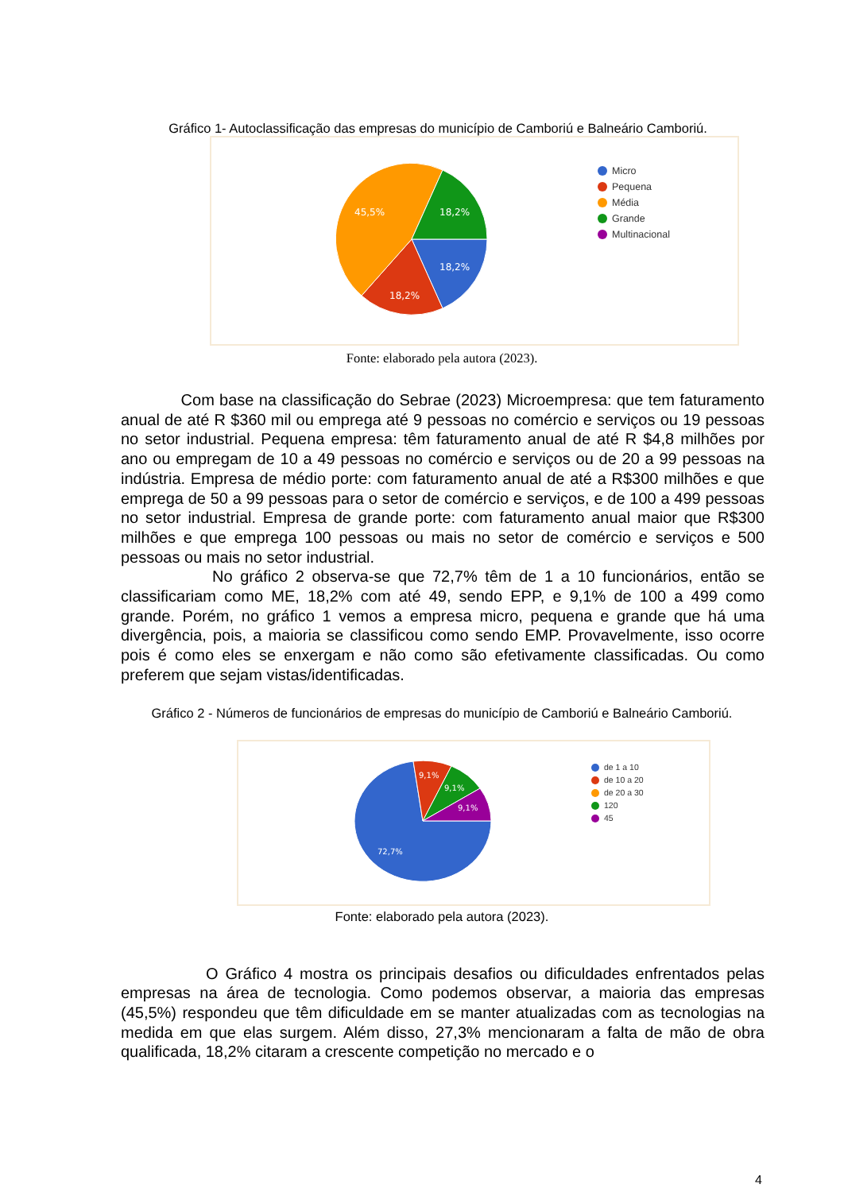Gráfico 1- Autoclassificação das empresas do município de Camboriú e Balneário Camboriú.
45,5%
18,2%
18,2%
18,2%
Micro
Pequena
Média
Grande
Multinacional
Fonte: elaborado pela autora (2023).
Com base na classificação do Sebrae (2023) Microempresa: que tem faturamento anual de até R $360 mil ou emprega até 9 pessoas no comércio e serviços ou 19 pessoas no setor industrial. Pequena empresa: têm faturamento anual de até R $4,8 milhões por ano ou empregam de 10 a 49 pessoas no comércio e serviços ou de 20 a 99 pessoas na indústria. Empresa de médio porte: com faturamento anual de até a R$300 milhões e que emprega de 50 a 99 pessoas para o setor de comércio e serviços, e de 100 a 499 pessoas no setor industrial. Empresa de grande porte: com faturamento anual maior que R$300 milhões e que emprega 100 pessoas ou mais no setor de comércio e serviços e 500 pessoas ou mais no setor industrial.
No gráfico 2 observa-se que 72,7% têm de 1 a 10 funcionários, então se classificariam como ME, 18,2% com até 49, sendo EPP, e 9,1% de 100 a 499 como grande. Porém, no gráfico 1 vemos a empresa micro, pequena e grande que há uma divergência, pois, a maioria se classificou como sendo EMP. Provavelmente, isso ocorre pois é como eles se enxergam e não como são efetivamente classificadas. Ou como preferem que sejam vistas/identificadas.
Gráfico 2 - Números de funcionários de empresas do município de Camboriú e Balneário Camboriú.
9,1%
9,1%
9,1%
72,7%
de 1 a 10
de 10 a 20
de 20 a 30
120
45
Fonte: elaborado pela autora (2023).
O Gráfico 4 mostra os principais desafios ou dificuldades enfrentados pelas empresas na área de tecnologia. Como podemos observar, a maioria das empresas (45,5%) respondeu que têm dificuldade em se manter atualizadas com as tecnologias na medida em que elas surgem. Além disso, 27,3% mencionaram a falta de mão de obra qualificada, 18,2% citaram a crescente competição no mercado e o
4